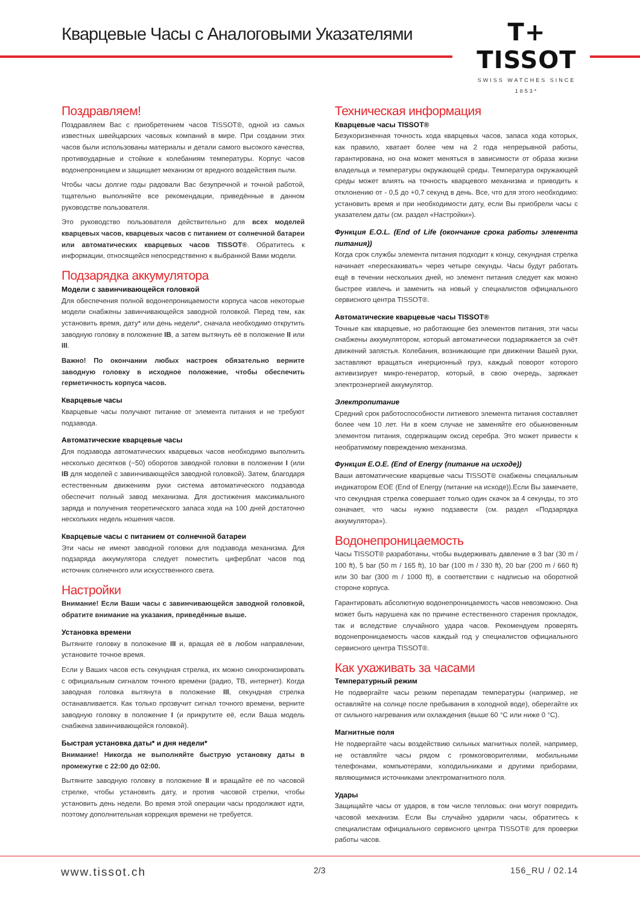Кварцевые Часы с Аналоговыми Указателями
T+
TISSOT
SWISS WATCHES SINCE 1853*
Поздравляем!
Поздравляем Вас с приобретением часов TISSOT®, одной из самых известных швейцарских часовых компаний в мире. При создании этих часов были использованы материалы и детали самого высокого качества, противоударные и стойкие к колебаниям температуры. Корпус часов водонепроницаем и защищает механизм от вредного воздействия пыли.
Чтобы часы долгие годы радовали Вас безупречной и точной работой, тщательно выполняйте все рекомендации, приведённые в данном руководстве пользователя.
Это руководство пользователя действительно для всех моделей кварцевых часов, кварцевых часов с питанием от солнечной батареи или автоматических кварцевых часов TISSOT®. Обратитесь к информации, относящейся непосредственно к выбранной Вами модели.
Подзарядка аккумулятора
Модели с завинчивающейся головкой
Для обеспечения полной водонепроницаемости корпуса часов некоторые модели снабжены завинчивающейся заводной головкой. Перед тем, как установить время, дату* или день недели*, сначала необходимо открутить заводную головку в положение IB, а затем вытянуть её в положение II или III.
Важно! По окончании любых настроек обязательно верните заводную головку в исходное положение, чтобы обеспечить герметичность корпуса часов.
Кварцевые часы
Кварцевые часы получают питание от элемента питания и не требуют подзавода.
Автоматические кварцевые часы
Для подзавода автоматических кварцевых часов необходимо выполнить несколько десятков (~50) оборотов заводной головки в положении I (или IB для моделей с завинчивающейся заводной головкой). Затем, благодаря естественным движениям руки система автоматического подзавода обеспечит полный завод механизма. Для достижения максимального заряда и получения теоретического запаса хода на 100 дней достаточно нескольких недель ношения часов.
Кварцевые часы с питанием от солнечной батареи
Эти часы не имеют заводной головки для подзавода механизма. Для подзаряда аккумулятора следует поместить циферблат часов под источник солнечного или искусственного света.
Настройки
Внимание! Если Ваши часы с завинчивающейся заводной головкой, обратите внимание на указания, приведённые выше.
Установка времени
Вытяните головку в положение III и, вращая её в любом направлении, установите точное время.
Если у Ваших часов есть секундная стрелка, их можно синхронизировать с официальным сигналом точного времени (радио, ТВ, интернет). Когда заводная головка вытянута в положение III, секундная стрелка останавливается. Как только прозвучит сигнал точного времени, верните заводную головку в положение I (и прикрутите её, если Ваша модель снабжена завинчивающейся головкой).
Быстрая установка даты* и дня недели*
Внимание! Никогда не выполняйте быструю установку даты в промежутке с 22:00 до 02:00.
Вытяните заводную головку в положение II и вращайте её по часовой стрелке, чтобы установить дату, и против часовой стрелки, чтобы установить день недели. Во время этой операции часы продолжают идти, поэтому дополнительная коррекция времени не требуется.
Техническая информация
Кварцевые часы TISSOT®
Безукоризненная точность хода кварцевых часов, запаса хода которых, как правило, хватает более чем на 2 года непрерывной работы, гарантирована, но она может меняться в зависимости от образа жизни владельца и температуры окружающей среды. Температура окружающей среды может влиять на точность кварцевого механизма и приводить к отклонению от - 0,5 до +0,7 секунд в день. Все, что для этого необходимо: установить время и при необходимости дату, если Вы приобрели часы с указателем даты (см. раздел «Настройки»).
Функция E.O.L. (End of Life (окончание срока работы элемента питания))
Когда срок службы элемента питания подходит к концу, секундная стрелка начинает «перескакивать» через четыре секунды. Часы будут работать ещё в течении нескольких дней, но элемент питания следует как можно быстрее извлечь и заменить на новый у специалистов официального сервисного центра TISSOT®.
Автоматические кварцевые часы TISSOT®
Точные как кварцевые, но работающие без элементов питания, эти часы снабжены аккумулятором, который автоматически подзаряжается за счёт движений запястья. Колебания, возникающие при движении Вашей руки, заставляют вращаться инерционный груз, каждый поворот которого активизирует микро-генератор, который, в свою очередь, заряжает электроэнергией аккумулятор.
Электропитание
Средний срок работоспособности литиевого элемента питания составляет более чем 10 лет. Ни в коем случае не заменяйте его обыкновенным элементом питания, содержащим оксид серебра. Это может привести к необратимому повреждению механизма.
Функция E.O.E. (End of Energy (питание на исходе))
Ваши автоматические кварцевые часы TISSOT® снабжены специальным индикатором EOE (End of Energy (питание на исходе)).Если Вы замечаете, что секундная стрелка совершает только один скачок за 4 секунды, то это означает, что часы нужно подзавести (см. раздел «Подзарядка аккумулятора»).
Водонепроницаемость
Часы TISSOT® разработаны, чтобы выдерживать давление в 3 bar (30 m / 100 ft), 5 bar (50 m / 165 ft), 10 bar (100 m / 330 ft), 20 bar (200 m / 660 ft) или 30 bar (300 m / 1000 ft), в соответствии с надписью на оборотной стороне корпуса.
Гарантировать абсолютную водонепроницаемость часов невозможно. Она может быть нарушена как по причине естественного старения прокладок, так и вследствие случайного удара часов. Рекомендуем проверять водонепроницаемость часов каждый год у специалистов официального сервисного центра TISSOT®.
Как ухаживать за часами
Температурный режим
Не подвергайте часы резким перепадам температуры (например, не оставляйте на солнце после пребывания в холодной воде), оберегайте их от сильного нагревания или охлаждения (выше 60 °C или ниже 0 °C).
Магнитные поля
Не подвергайте часы воздействию сильных магнитных полей, например, не оставляйте часы рядом с громкоговорителями, мобильными телефонами, компьютерами, холодильниками и другими приборами, являющимися источниками электромагнитного поля.
Удары
Защищайте часы от ударов, в том числе тепловых: они могут повредить часовой механизм. Если Вы случайно ударили часы, обратитесь к специалистам официального сервисного центра TISSOT® для проверки работы часов.
www.tissot.ch 2/3 156_RU / 02.14